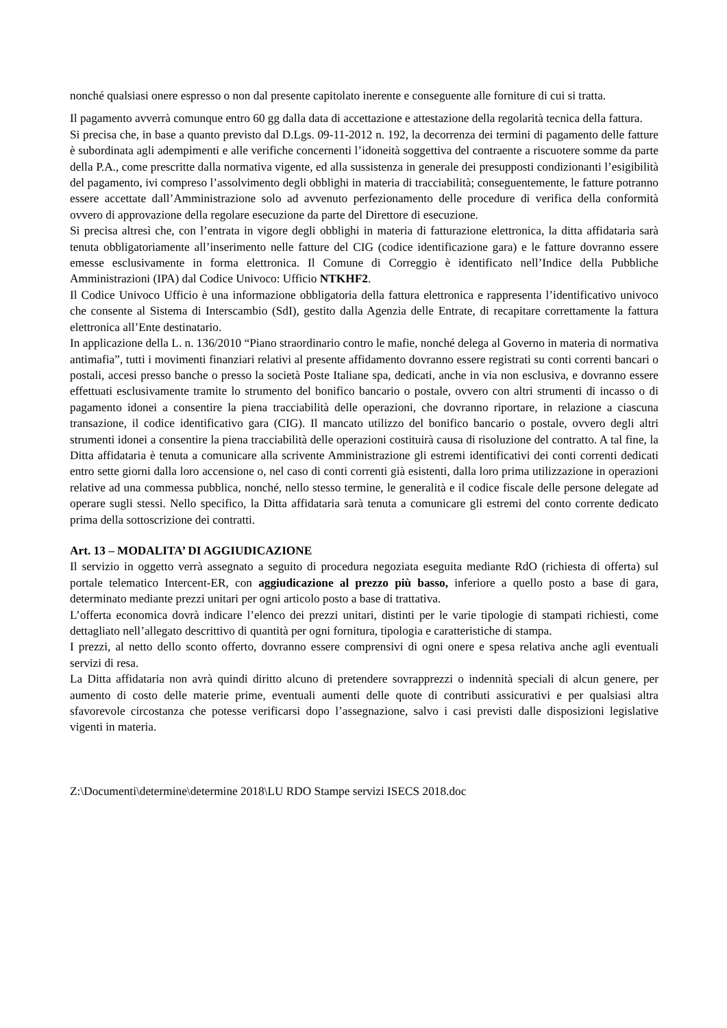nonché qualsiasi onere espresso o non dal presente capitolato inerente e conseguente alle forniture di cui si tratta.
Il pagamento avverrà comunque entro 60 gg dalla data di accettazione e attestazione della regolarità tecnica della fattura.
Si precisa che, in base a quanto previsto dal D.Lgs. 09-11-2012 n. 192, la decorrenza dei termini di pagamento delle fatture è subordinata agli adempimenti e alle verifiche concernenti l’idoneità soggettiva del contraente a riscuotere somme da parte della P.A., come prescritte dalla normativa vigente, ed alla sussistenza in generale dei presupposti condizionanti l’esigibilità del pagamento, ivi compreso l’assolvimento degli obblighi in materia di tracciabilità; conseguentemente, le fatture potranno essere accettate dall’Amministrazione solo ad avvenuto perfezionamento delle procedure di verifica della conformità ovvero di approvazione della regolare esecuzione da parte del Direttore di esecuzione.
Si precisa altresì che, con l’entrata in vigore degli obblighi in materia di fatturazione elettronica, la ditta affidataria sarà tenuta obbligatoriamente all’inserimento nelle fatture del CIG (codice identificazione gara) e le fatture dovranno essere emesse esclusivamente in forma elettronica. Il Comune di Correggio è identificato nell’Indice della Pubbliche Amministrazioni (IPA) dal Codice Univoco: Ufficio NTKHF2.
Il Codice Univoco Ufficio è una informazione obbligatoria della fattura elettronica e rappresenta l’identificativo univoco che consente al Sistema di Interscambio (SdI), gestito dalla Agenzia delle Entrate, di recapitare correttamente la fattura elettronica all’Ente destinatario.
In applicazione della L. n. 136/2010 “Piano straordinario contro le mafie, nonché delega al Governo in materia di normativa antimafia”, tutti i movimenti finanziari relativi al presente affidamento dovranno essere registrati su conti correnti bancari o postali, accesi presso banche o presso la società Poste Italiane spa, dedicati, anche in via non esclusiva, e dovranno essere effettuati esclusivamente tramite lo strumento del bonifico bancario o postale, ovvero con altri strumenti di incasso o di pagamento idonei a consentire la piena tracciabilità delle operazioni, che dovranno riportare, in relazione a ciascuna transazione, il codice identificativo gara (CIG). Il mancato utilizzo del bonifico bancario o postale, ovvero degli altri strumenti idonei a consentire la piena tracciabilità delle operazioni costituirà causa di risoluzione del contratto. A tal fine, la Ditta affidataria è tenuta a comunicare alla scrivente Amministrazione gli estremi identificativi dei conti correnti dedicati entro sette giorni dalla loro accensione o, nel caso di conti correnti già esistenti, dalla loro prima utilizzazione in operazioni relative ad una commessa pubblica, nonché, nello stesso termine, le generalità e il codice fiscale delle persone delegate ad operare sugli stessi. Nello specifico, la Ditta affidataria sarà tenuta a comunicare gli estremi del conto corrente dedicato prima della sottoscrizione dei contratti.
Art. 13 – MODALITA’ DI AGGIUDICAZIONE
Il servizio in oggetto verrà assegnato a seguito di procedura negoziata eseguita mediante RdO (richiesta di offerta) sul portale telematico Intercent-ER, con aggiudicazione al prezzo più basso, inferiore a quello posto a base di gara, determinato mediante prezzi unitari per ogni articolo posto a base di trattativa.
L’offerta economica dovrà indicare l’elenco dei prezzi unitari, distinti per le varie tipologie di stampati richiesti, come dettagliato nell’allegato descrittivo di quantità per ogni fornitura, tipologia e caratteristiche di stampa.
I prezzi, al netto dello sconto offerto, dovranno essere comprensivi di ogni onere e spesa relativa anche agli eventuali servizi di resa.
La Ditta affidataria non avrà quindi diritto alcuno di pretendere sovrapprezzi o indennità speciali di alcun genere, per aumento di costo delle materie prime, eventuali aumenti delle quote di contributi assicurativi e per qualsiasi altra sfavorevole circostanza che potesse verificarsi dopo l’assegnazione, salvo i casi previsti dalle disposizioni legislative vigenti in materia.
Z:\Documenti\determine\determine 2018\LU RDO Stampe servizi ISECS 2018.doc